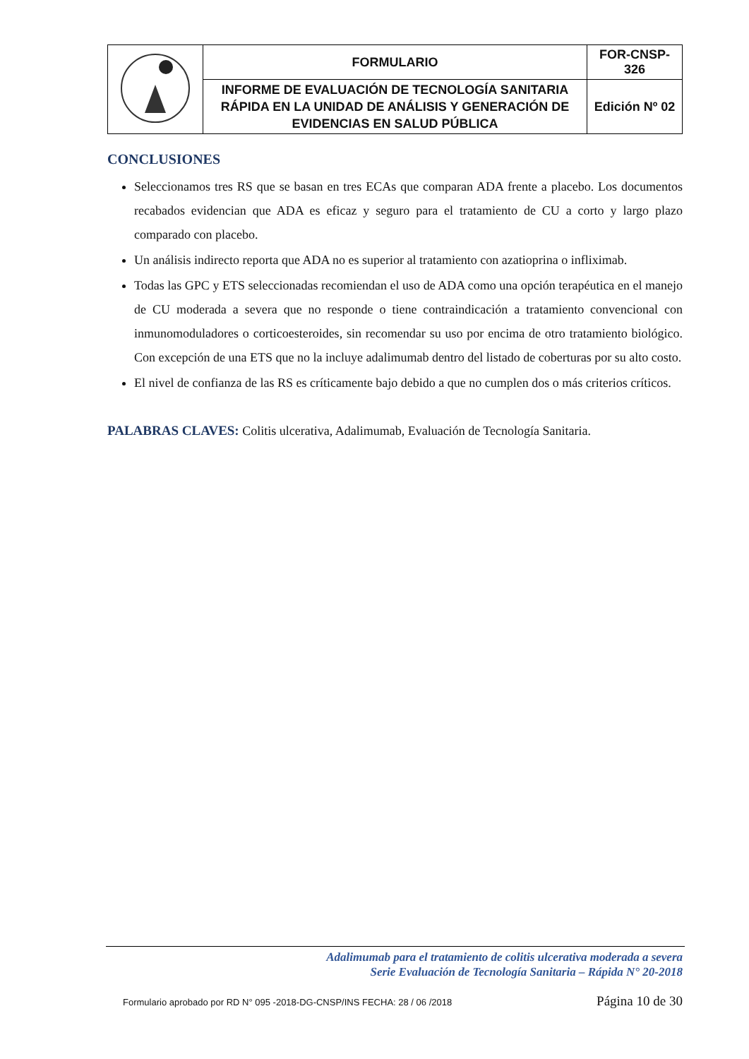| | FORMULARIO | FOR-CNSP-326 |
| | INFORME DE EVALUACIÓN DE TECNOLOGÍA SANITARIA RÁPIDA EN LA UNIDAD DE ANÁLISIS Y GENERACIÓN DE EVIDENCIAS EN SALUD PÚBLICA | Edición Nº 02 |
CONCLUSIONES
Seleccionamos tres RS que se basan en tres ECAs que comparan ADA frente a placebo. Los documentos recabados evidencian que ADA es eficaz y seguro para el tratamiento de CU a corto y largo plazo comparado con placebo.
Un análisis indirecto reporta que ADA no es superior al tratamiento con azatioprina o infliximab.
Todas las GPC y ETS seleccionadas recomiendan el uso de ADA como una opción terapéutica en el manejo de CU moderada a severa que no responde o tiene contraindicación a tratamiento convencional con inmunomoduladores o corticoesteroides, sin recomendar su uso por encima de otro tratamiento biológico. Con excepción de una ETS que no la incluye adalimumab dentro del listado de coberturas por su alto costo.
El nivel de confianza de las RS es críticamente bajo debido a que no cumplen dos o más criterios críticos.
PALABRAS CLAVES: Colitis ulcerativa, Adalimumab, Evaluación de Tecnología Sanitaria.
Adalimumab para el tratamiento de colitis ulcerativa moderada a severa
Serie Evaluación de Tecnología Sanitaria – Rápida N° 20-2018
Formulario aprobado por RD N° 095 -2018-DG-CNSP/INS FECHA: 28 / 06 /2018 Página 10 de 30